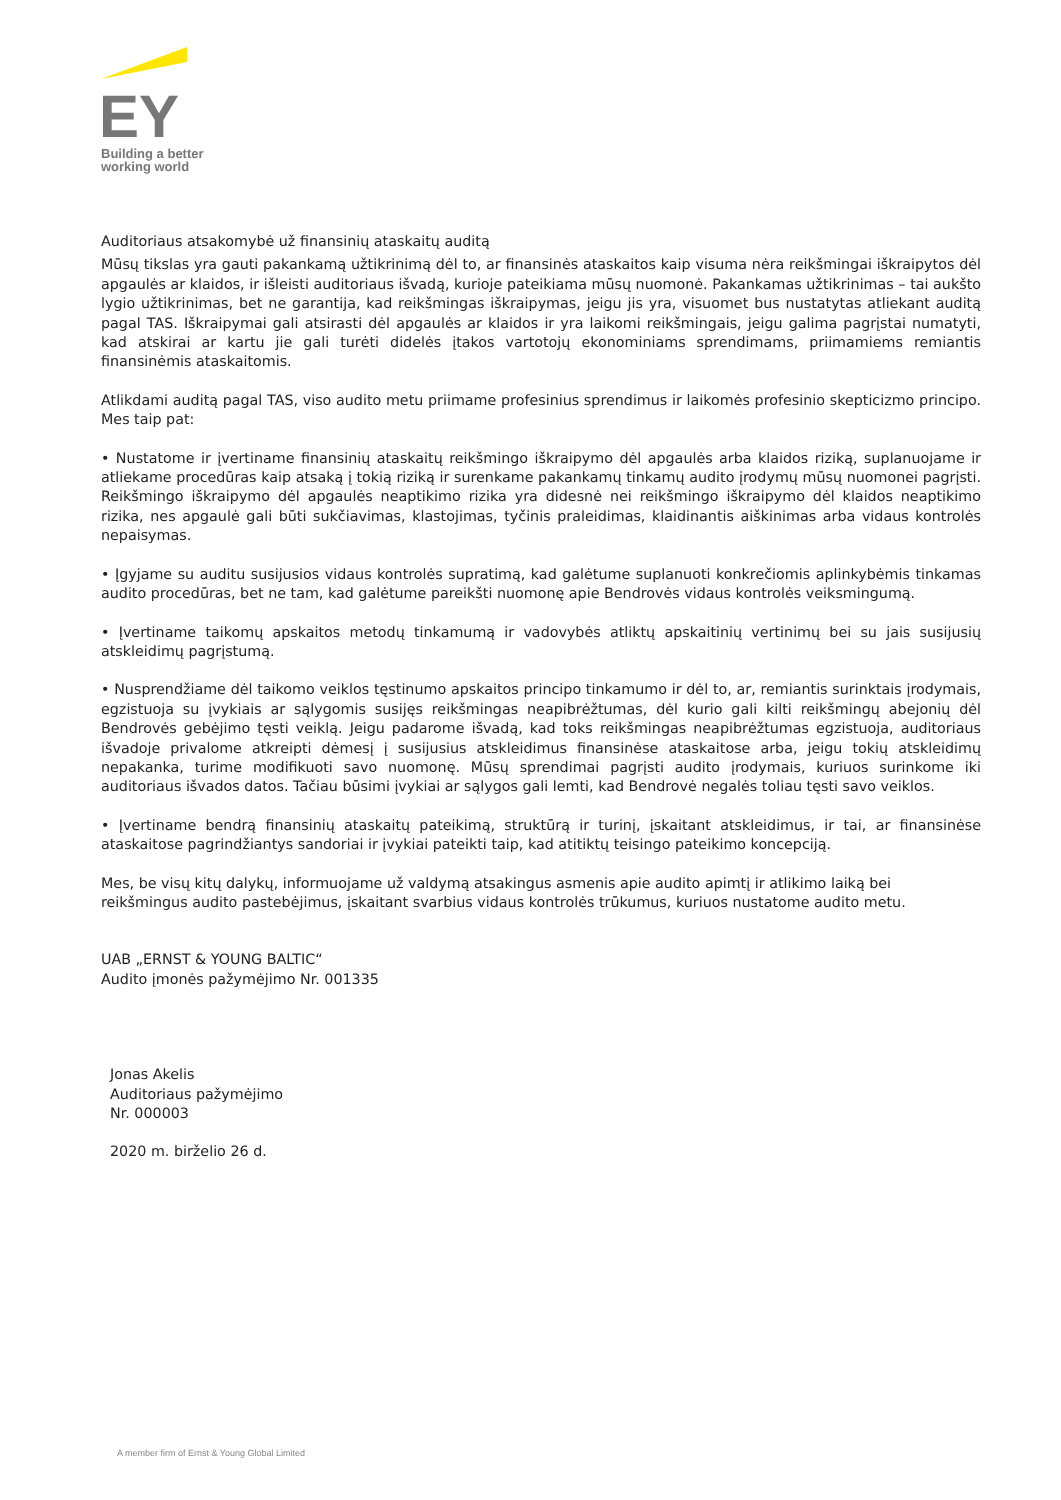EY
Building a better
working world
Auditoriaus atsakomybė už finansinių ataskaitų auditą
Mūsų tikslas yra gauti pakankamą užtikrinimą dėl to, ar finansinės ataskaitos kaip visuma nėra reikšmingai iškraipytos dėl apgaulės ar klaidos, ir išleisti auditoriaus išvadą, kurioje pateikiama mūsų nuomonė. Pakankamas užtikrinimas – tai aukšto lygio užtikrinimas, bet ne garantija, kad reikšmingas iškraipymas, jeigu jis yra, visuomet bus nustatytas atliekant auditą pagal TAS. Iškraipymai gali atsirasti dėl apgaulės ar klaidos ir yra laikomi reikšmingais, jeigu galima pagrįstai numatyti, kad atskirai ar kartu jie gali turėti didelės įtakos vartotojų ekonominiams sprendimams, priimamiems remiantis finansinėmis ataskaitomis.
Atlikdami auditą pagal TAS, viso audito metu priimame profesinius sprendimus ir laikomės profesinio skepticizmo principo. Mes taip pat:
• Nustatome ir įvertiname finansinių ataskaitų reikšmingo iškraipymo dėl apgaulės arba klaidos riziką, suplanuojame ir atliekame procedūras kaip atsaką į tokią riziką ir surenkame pakankamų tinkamų audito įrodymų mūsų nuomonei pagrįsti. Reikšmingo iškraipymo dėl apgaulės neaptikimo rizika yra didesnė nei reikšmingo iškraipymo dėl klaidos neaptikimo rizika, nes apgaulė gali būti sukčiavimas, klastojimas, tyčinis praleidimas, klaidinantis aiškinimas arba vidaus kontrolės nepaisymas.
• Įgyjame su auditu susijusios vidaus kontrolės supratimą, kad galėtume suplanuoti konkrečiomis aplinkybėmis tinkamas audito procedūras, bet ne tam, kad galėtume pareikšti nuomonę apie Bendrovės vidaus kontrolės veiksmingumą.
• Įvertiname taikomų apskaitos metodų tinkamumą ir vadovybės atliktų apskaitinių vertinimų bei su jais susijusių atskleidimų pagrįstumą.
• Nusprendžiame dėl taikomo veiklos tęstinumo apskaitos principo tinkamumo ir dėl to, ar, remiantis surinktais įrodymais, egzistuoja su įvykiais ar sąlygomis susijęs reikšmingas neapibrėžtumas, dėl kurio gali kilti reikšmingų abejonių dėl Bendrovės gebėjimo tęsti veiklą. Jeigu padarome išvadą, kad toks reikšmingas neapibrėžtumas egzistuoja, auditoriaus išvadoje privalome atkreipti dėmesį į susijusius atskleidimus finansinėse ataskaitose arba, jeigu tokių atskleidimų nepakanka, turime modifikuoti savo nuomonę. Mūsų sprendimai pagrįsti audito įrodymais, kuriuos surinkome iki auditoriaus išvados datos. Tačiau būsimi įvykiai ar sąlygos gali lemti, kad Bendrovė negalės toliau tęsti savo veiklos.
• Įvertiname bendrą finansinių ataskaitų pateikimą, struktūrą ir turinį, įskaitant atskleidimus, ir tai, ar finansinėse ataskaitose pagrindžiantys sandoriai ir įvykiai pateikti taip, kad atitiktų teisingo pateikimo koncepciją.
Mes, be visų kitų dalykų, informuojame už valdymą atsakingus asmenis apie audito apimtį ir atlikimo laiką bei reikšmingus audito pastebėjimus, įskaitant svarbius vidaus kontrolės trūkumus, kuriuos nustatome audito metu.
UAB „ERNST & YOUNG BALTIC“
Audito įmonės pažymėjimo Nr. 001335
Jonas Akelis
Auditoriaus pažymėjimo
Nr. 000003
2020 m. birželio 26 d.
A member firm of Ernst & Young Global Limited